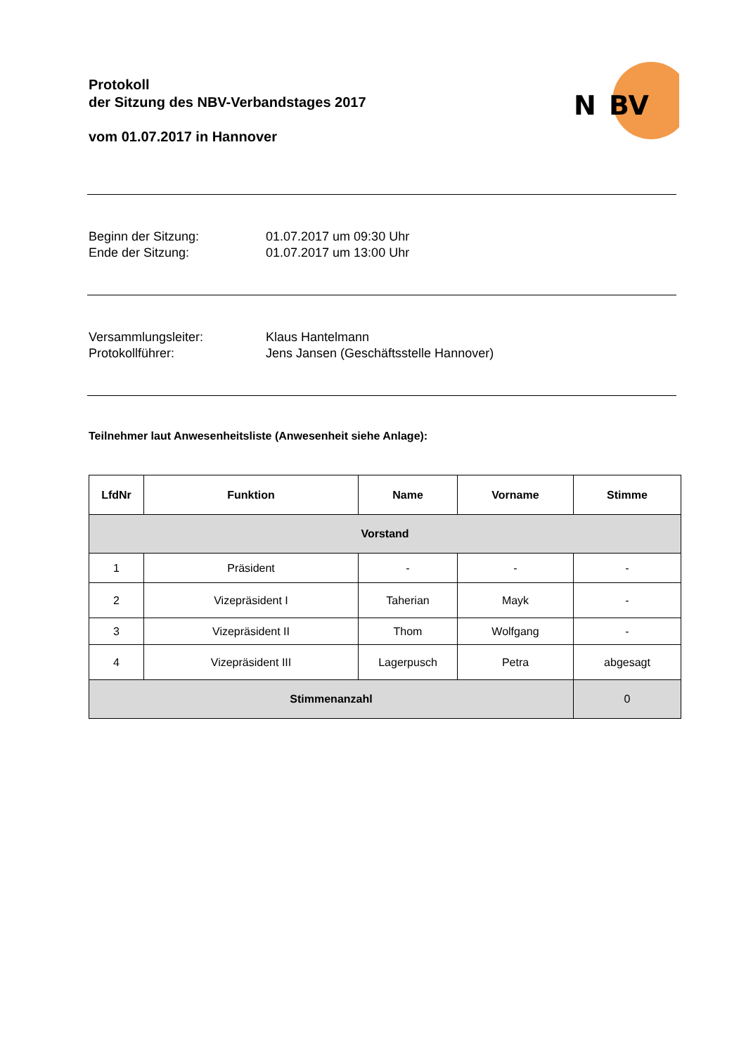Protokoll
der Sitzung des NBV-Verbandstages 2017
vom 01.07.2017 in Hannover
N
BV
Beginn der Sitzung:
01.07.2017 um 09:30 Uhr
Ende der Sitzung:
01.07.2017 um 13:00 Uhr
Versammlungsleiter:
Klaus Hantelmann
Protokollführer:
Jens Jansen (Geschäftsstelle Hannover)
Teilnehmer laut Anwesenheitsliste (Anwesenheit siehe Anlage):
| LfdNr | Funktion | Name | Vorname | Stimme |
| --- | --- | --- | --- | --- |
| Vorstand | | | | |
| 1 | Präsident | - | - | - |
| 2 | Vizepräsident I | Taherian | Mayk | - |
| 3 | Vizepräsident II | Thom | Wolfgang | - |
| 4 | Vizepräsident III | Lagerpusch | Petra | abgesagt |
| Stimmenanzahl | | | | 0 |